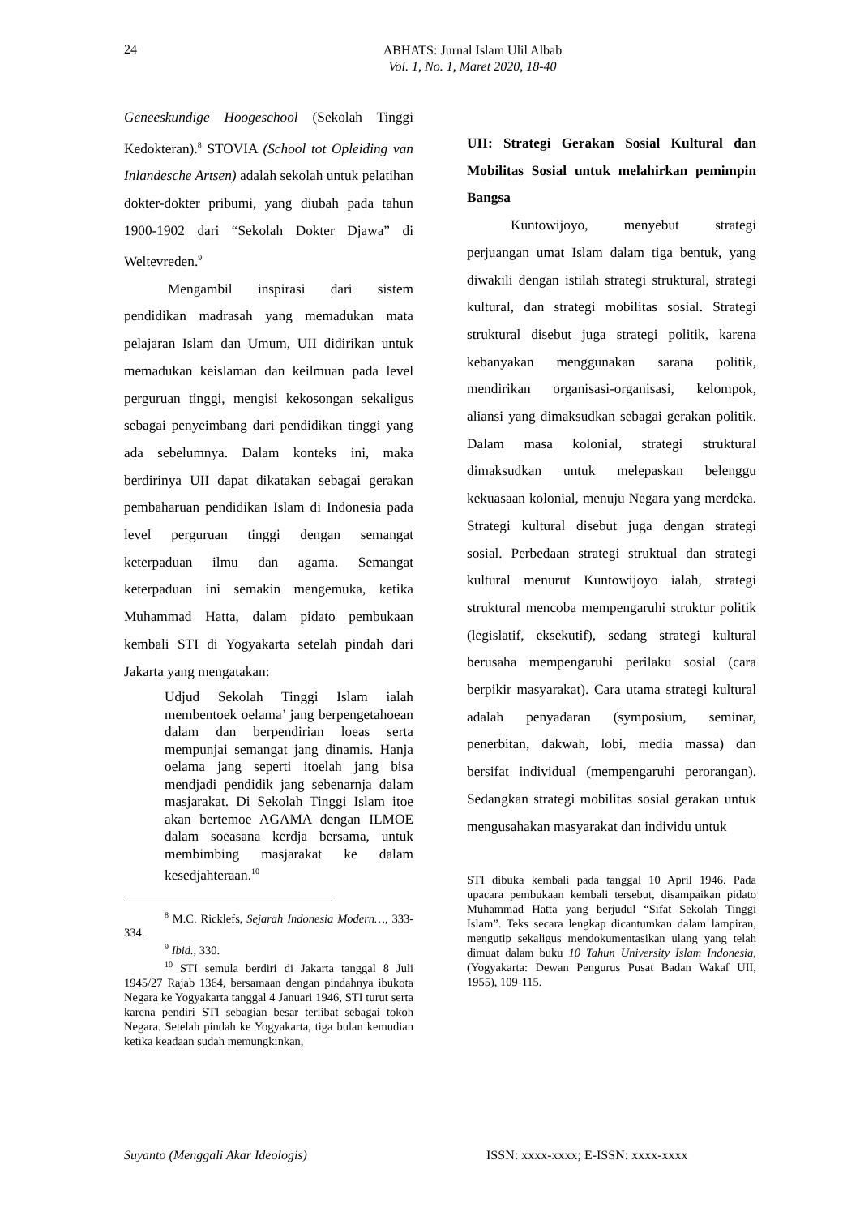24
ABHATS: Jurnal Islam Ulil Albab
Vol. 1, No. 1, Maret 2020, 18-40
Geneeskundige Hoogeschool (Sekolah Tinggi Kedokteran).<sup>8</sup> STOVIA (School tot Opleiding van Inlandesche Artsen) adalah sekolah untuk pelatihan dokter-dokter pribumi, yang diubah pada tahun 1900-1902 dari “Sekolah Dokter Djawa” di Weltevreden.<sup>9</sup>
Mengambil inspirasi dari sistem pendidikan madrasah yang memadukan mata pelajaran Islam dan Umum, UII didirikan untuk memadukan keislaman dan keilmuan pada level perguruan tinggi, mengisi kekosongan sekaligus sebagai penyeimbang dari pendidikan tinggi yang ada sebelumnya. Dalam konteks ini, maka berdirinya UII dapat dikatakan sebagai gerakan pembaharuan pendidikan Islam di Indonesia pada level perguruan tinggi dengan semangat keterpaduan ilmu dan agama. Semangat keterpaduan ini semakin mengemuka, ketika Muhammad Hatta, dalam pidato pembukaan kembali STI di Yogyakarta setelah pindah dari Jakarta yang mengatakan:
Udjud Sekolah Tinggi Islam ialah membentoek oelama’ jang berpengetahoean dalam dan berpendirian loeas serta mempunjai semangat jang dinamis. Hanja oelama jang seperti itoelah jang bisa mendjadi pendidik jang sebenarnja dalam masjarakat. Di Sekolah Tinggi Islam itoe akan bertemoe AGAMA dengan ILMOE dalam soeasana kerdja bersama, untuk membimbing masjarakat ke dalam kesedjahteraan.<sup>10</sup>
<sup>8</sup> M.C. Ricklefs, Sejarah Indonesia Modern…, 333-334.
<sup>9</sup> Ibid., 330.
<sup>10</sup> STI semula berdiri di Jakarta tanggal 8 Juli 1945/27 Rajab 1364, bersamaan dengan pindahnya ibukota Negara ke Yogyakarta tanggal 4 Januari 1946, STI turut serta karena pendiri STI sebagian besar terlibat sebagai tokoh Negara. Setelah pindah ke Yogyakarta, tiga bulan kemudian ketika keadaan sudah memungkinkan,
UII: Strategi Gerakan Sosial Kultural dan Mobilitas Sosial untuk melahirkan pemimpin Bangsa
Kuntowijoyo, menyebut strategi perjuangan umat Islam dalam tiga bentuk, yang diwakili dengan istilah strategi struktural, strategi kultural, dan strategi mobilitas sosial. Strategi struktural disebut juga strategi politik, karena kebanyakan menggunakan sarana politik, mendirikan organisasi-organisasi, kelompok, aliansi yang dimaksudkan sebagai gerakan politik. Dalam masa kolonial, strategi struktural dimaksudkan untuk melepaskan belenggu kekuasaan kolonial, menuju Negara yang merdeka. Strategi kultural disebut juga dengan strategi sosial. Perbedaan strategi struktual dan strategi kultural menurut Kuntowijoyo ialah, strategi struktural mencoba mempengaruhi struktur politik (legislatif, eksekutif), sedang strategi kultural berusaha mempengaruhi perilaku sosial (cara berpikir masyarakat). Cara utama strategi kultural adalah penyadaran (symposium, seminar, penerbitan, dakwah, lobi, media massa) dan bersifat individual (mempengaruhi perorangan). Sedangkan strategi mobilitas sosial gerakan untuk mengusahakan masyarakat dan individu untuk
STI dibuka kembali pada tanggal 10 April 1946. Pada upacara pembukaan kembali tersebut, disampaikan pidato Muhammad Hatta yang berjudul “Sifat Sekolah Tinggi Islam”. Teks secara lengkap dicantumkan dalam lampiran, mengutip sekaligus mendokumentasikan ulang yang telah dimuat dalam buku 10 Tahun University Islam Indonesia, (Yogyakarta: Dewan Pengurus Pusat Badan Wakaf UII, 1955), 109-115.
Suyanto (Menggali Akar Ideologis) ISSN: xxxx-xxxx; E-ISSN: xxxx-xxxx